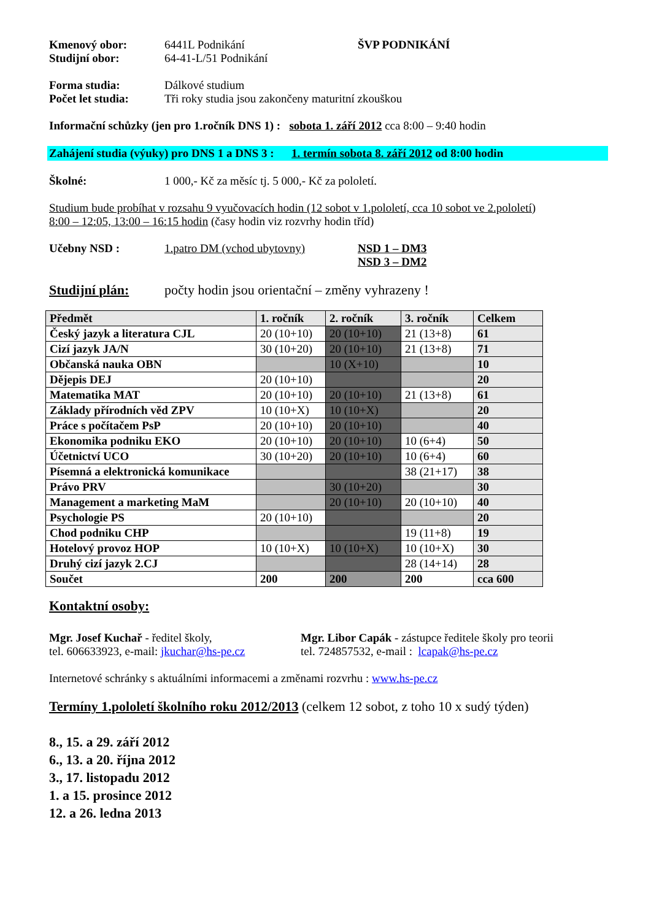Kmenový obor: 6441L Podnikání ŠVP PODNIKÁNÍ
Studijní obor: 64-41-L/51 Podnikání
Forma studia: Dálkové studium
Počet let studia: Tři roky studia jsou zakončeny maturitní zkouškou
Informační schůzky (jen pro 1.ročník DNS 1) : sobota 1. září 2012 cca 8:00 – 9:40 hodin
Zahájení studia (výuky) pro DNS 1 a DNS 3 : 1. termín sobota 8. září 2012 od 8:00 hodin
Školné: 1 000,- Kč za měsíc tj. 5 000,- Kč za pololetí.
Studium bude probíhat v rozsahu 9 vyučovacích hodin (12 sobot v 1.pololetí, cca 10 sobot ve 2.pololetí)
8:00 – 12:05, 13:00 – 16:15 hodin (časy hodin viz rozvrhy hodin tříd)
Učebny NSD : 1.patro DM (vchod ubytovny) NSD 1 – DM3
NSD 3 – DM2
Studijní plán: počty hodin jsou orientační – změny vyhrazeny !
| Předmět | 1. ročník | 2. ročník | 3. ročník | Celkem |
| --- | --- | --- | --- | --- |
| Český jazyk a literatura CJL | 20 (10+10) | 20 (10+10) | 21 (13+8) | 61 |
| Cizí jazyk JA/N | 30 (10+20) | 20 (10+10) | 21 (13+8) | 71 |
| Občanská nauka OBN | | 10 (X+10) | | 10 |
| Dějepis DEJ | 20 (10+10) | | | 20 |
| Matematika MAT | 20 (10+10) | 20 (10+10) | 21 (13+8) | 61 |
| Základy přírodních věd ZPV | 10 (10+X) | 10 (10+X) | | 20 |
| Práce s počítačem PsP | 20 (10+10) | 20 (10+10) | | 40 |
| Ekonomika podniku EKO | 20 (10+10) | 20 (10+10) | 10 (6+4) | 50 |
| Účetnictví UCO | 30 (10+20) | 20 (10+10) | 10 (6+4) | 60 |
| Písemná a elektronická komunikace | | | 38 (21+17) | 38 |
| Právo PRV | | 30 (10+20) | | 30 |
| Management a marketing MaM | | 20 (10+10) | 20 (10+10) | 40 |
| Psychologie PS | 20 (10+10) | | | 20 |
| Chod podniku CHP | | | 19 (11+8) | 19 |
| Hotelový provoz HOP | 10 (10+X) | 10 (10+X) | 10 (10+X) | 30 |
| Druhý cizí jazyk 2.CJ | | | 28 (14+14) | 28 |
| Součet | 200 | 200 | 200 | cca 600 |
Kontaktní osoby:
Mgr. Josef Kuchař - ředitel školy,
tel. 606633923, e-mail: jkuchar@hs-pe.cz
Mgr. Libor Capák - zástupce ředitele školy pro teorii
tel. 724857532, e-mail : lcapak@hs-pe.cz
Internetové schránky s aktuálními informacemi a změnami rozvrhu : www.hs-pe.cz
Termíny 1.pololetí školního roku 2012/2013 (celkem 12 sobot, z toho 10 x sudý týden)
8., 15. a 29. září 2012
6., 13. a 20. října 2012
3., 17. listopadu 2012
1. a 15. prosince 2012
12. a 26. ledna 2013